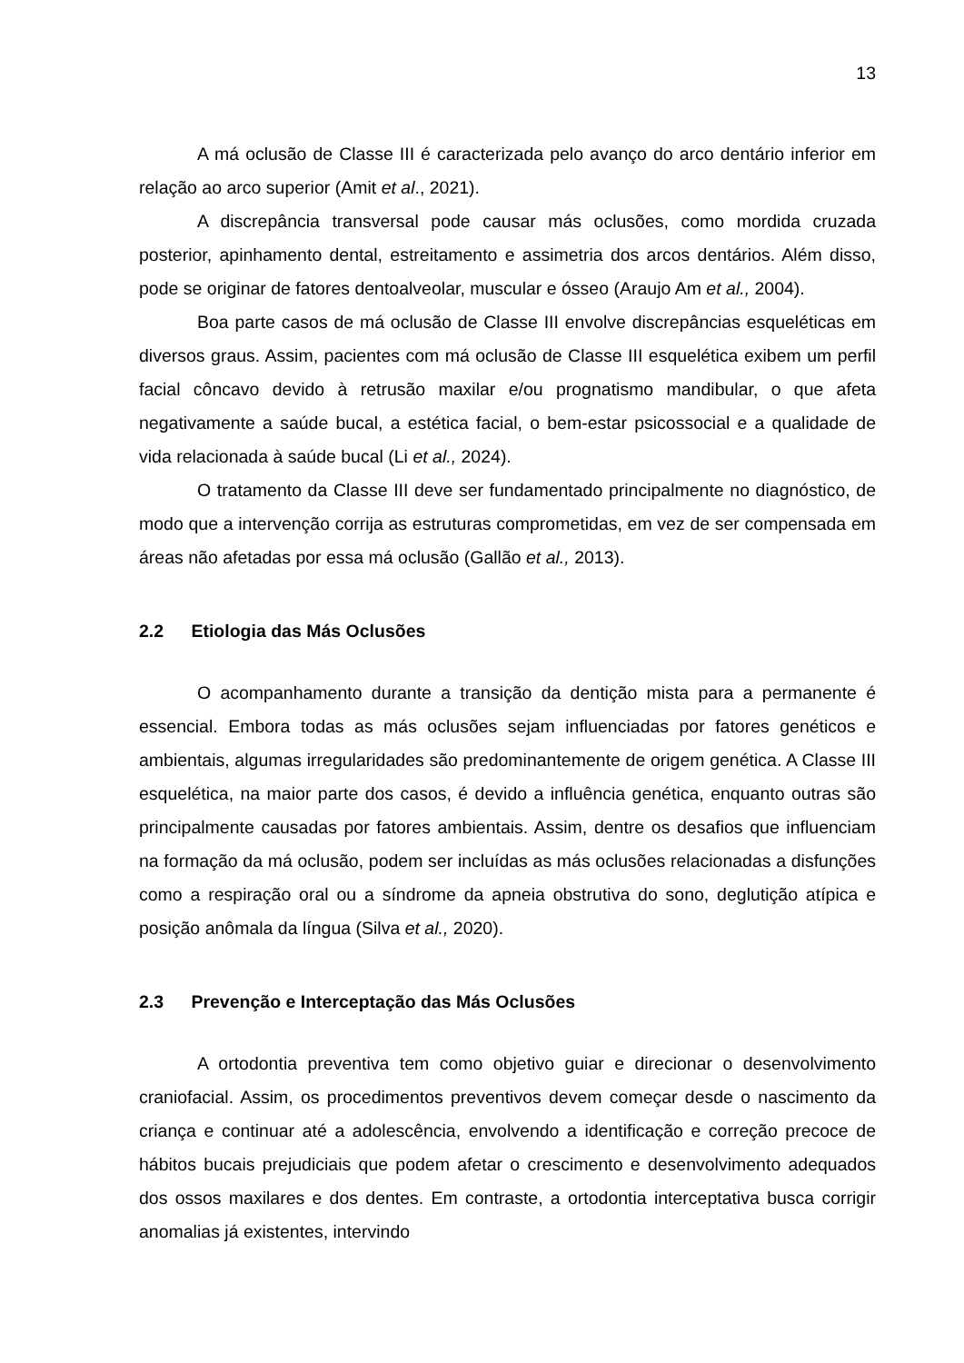13
A má oclusão de Classe III é caracterizada pelo avanço do arco dentário inferior em relação ao arco superior (Amit et al., 2021).
A discrepância transversal pode causar más oclusões, como mordida cruzada posterior, apinhamento dental, estreitamento e assimetria dos arcos dentários. Além disso, pode se originar de fatores dentoalveolar, muscular e ósseo (Araujo Am et al., 2004).
Boa parte casos de má oclusão de Classe III envolve discrepâncias esqueléticas em diversos graus. Assim, pacientes com má oclusão de Classe III esquelética exibem um perfil facial côncavo devido à retrusão maxilar e/ou prognatismo mandibular, o que afeta negativamente a saúde bucal, a estética facial, o bem-estar psicossocial e a qualidade de vida relacionada à saúde bucal (Li et al., 2024).
O tratamento da Classe III deve ser fundamentado principalmente no diagnóstico, de modo que a intervenção corrija as estruturas comprometidas, em vez de ser compensada em áreas não afetadas por essa má oclusão (Gallão et al., 2013).
2.2 Etiologia das Más Oclusões
O acompanhamento durante a transição da dentição mista para a permanente é essencial. Embora todas as más oclusões sejam influenciadas por fatores genéticos e ambientais, algumas irregularidades são predominantemente de origem genética. A Classe III esquelética, na maior parte dos casos, é devido a influência genética, enquanto outras são principalmente causadas por fatores ambientais. Assim, dentre os desafios que influenciam na formação da má oclusão, podem ser incluídas as más oclusões relacionadas a disfunções como a respiração oral ou a síndrome da apneia obstrutiva do sono, deglutição atípica e posição anômala da língua (Silva et al., 2020).
2.3 Prevenção e Interceptação das Más Oclusões
A ortodontia preventiva tem como objetivo guiar e direcionar o desenvolvimento craniofacial. Assim, os procedimentos preventivos devem começar desde o nascimento da criança e continuar até a adolescência, envolvendo a identificação e correção precoce de hábitos bucais prejudiciais que podem afetar o crescimento e desenvolvimento adequados dos ossos maxilares e dos dentes. Em contraste, a ortodontia interceptativa busca corrigir anomalias já existentes, intervindo